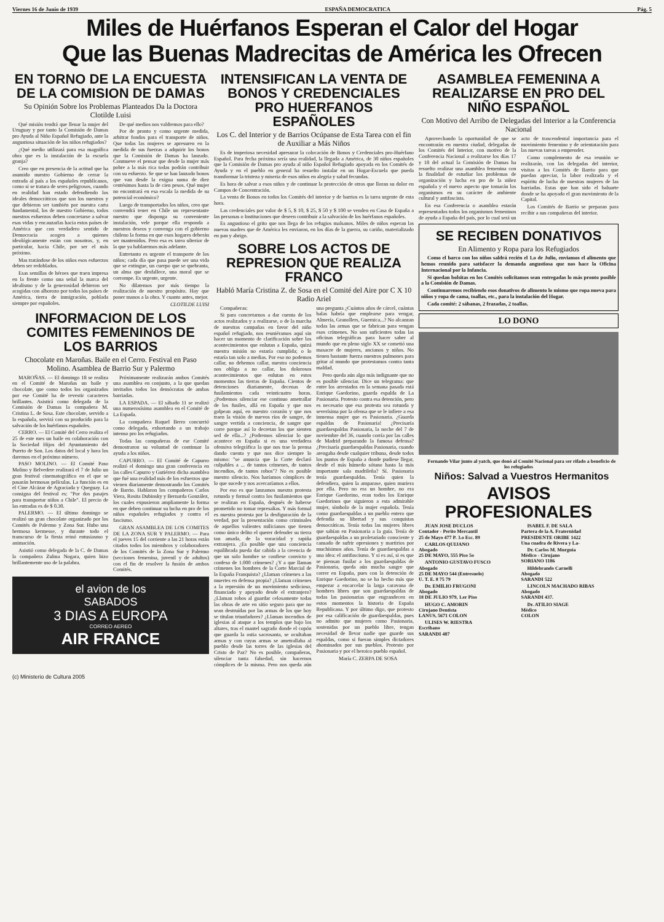Viernes 16 de Junio de 1939 ESPAÑA DEMOCRATICA Pág. 5
Miles de Huérfanos Esperan el Calor del Hogar
Que las Buenas Madrecitas de América les Ofrecen
EN TORNO DE LA ENCUESTA DE LA COMISION DE DAMAS
Su Opinión Sobre los Problemas Planteados Da la Doctora Clotilde Luisi
Qué misión tendrá que llenar la mujer del Uruguay y por tanto la Comisión de Damas pro Ayuda al Niño Español Refugiado, ante la angustiosa situación de los niños refugiados?
¿Qué medio utilizará para esa magnífica obra que es la instalación de la escuela granja?
Creo que en presencia de la actitud que ha asumido nuestro Gobierno de cerrar la entrada al país a los españoles republicanos, como si se tratara de seres peligrosos, cuando en realidad han estado defendiendo los ideales democráticos que son los nuestros y que debieron ser también por nuestra carta fundamental, los de nuestro Gobierno, todos nuestros esfuerzos deben concretarse a salvar esas vidas y encauzarlas hacia estos países de América que con verdadero sentido de Democracia acogen a quienes ideológicamente están con nosotros, y, en particular, hacia Chile, por ser el más próximo.
Mas tratándose de los niños esos esfuerzos deben ser redoblados.
Esas semillas de héroes que traen impresa en la frente como una señal la marca del idealismo y de la generosidad debieron ser acogidas con alborozo por todos los países de América, tierra de inmigración, poblada siempre por españoles.
De qué medios nos valdremos para ello?
Por de pronto y como urgente medida, arbitrar fondos para el transporte de niños. Que todas las mujeres se apresuren en la medida de sus fuerzas a adquirir los bonos que la Comisión de Damas ha lanzado. Conmueve el pensar que desde la mujer más pobre a la más rica todas podrán contribuir con su esfuerzo. Se que se han lanzado bonos que van desde la exigua suma de diez centésimos hasta la de cien pesos. Qué mujer no encontrará en esa escala la medida de su potencial económico?
Luego de transportados los niños, creo que convendrá tener en Chile un representante nuestro que disponga su conveniente instalación, vele porque ella responda a nuestros deseos y convenga con el gobierno chileno la forma en que esos hogares deberán ser mantenidos. Pero esa es tarea ulterior de la que ya hablaremos más adelante.
Entretanto es urgente el transporte de los niños; cada día que pasa puede ser una vida que se extingue, un cuerpo que se quebranta, un alma que desfallece, una moral que se corrompe. Es urgente, urgente.
No dilatemos por más tiempo la realización de nuestro propósito. Hay que poner manos a la obra. Y cuanto antes, mejor.
CLOTILDE LUISI
INFORMACION DE LOS COMITES FEMENINOS DE LOS BARRIOS
Chocolate en Maroñas. Baile en el Cerro. Festival en Paso Molino. Asamblea de Barrio Sur y Palermo
MAROÑAS. — El domingo 18 se realiza en el Comité de Maroñas un baile y chocolate, que como todos los organizados por ese Comité ha de revestir caracteres brillantes. Asistirá como delegada de la Comisión de Damas la compañera M. Cristina L. de Sosa. Este chocolate, servido a la española, servirá con su producido para la salvación de los huérfanos españoles.
CERRO. — El Comité del Cerro realiza el 25 de este mes un baile en colaboración con la Sociedad Hijos del Ayuntamiento del Puerto de Son. Los datos del local y hora los daremos en el próximo número.
PASO MOLINO. — El Comité Paso Molino y Belvedere realizará el 7 de Julio un gran festival cinematográfico en el que se pasarán hermosas películas. La función es en el Cine Alcázar de Agraciada y Queguay. La consigna del festival es: "Por dos pasajes para transportar niños a Chile". El precio de las entradas es de $ 0.30.
PALERMO. — El último domingo se realizó un gran chocolate organizado por los Comités de Palermo y Zona Sur. Hubo una hermosa kermesse, y durante todo el transcurso de la fiesta reinó entusiasmo y animación.
Asistió como delegada de la C. de Damas la compañera Zulma Nogara, quien hizo brillantemente uso de la palabra.
Próximamente realizarán ambos Comités una asamblea en conjunto, a la que quedan invitados todos los demócratas de ambas barriadas.
LA ESPADA. — El sábado 11 se realizó una numerosísima asamblea en el Comité de La Espada.
La compañera Raquel Berro concurrió como delegada, exhortando a un trabajo intenso pro los refugiados.
Todas las compañeras de ese Comité demostraron su voluntad de continuar la ayuda a los niños.
CAPURRO. — El Comité de Capurro realizó el domingo una gran conferencia en las calles Capurro y Gutiérrez dicha asamblea que fué una realidad más de los esfuerzos que vienen diariamente demostrando los Comités de Barrio. Hablaron los compañeros Carlos Viera, Rosita Dubinsky y Bernarda González, los cuales expusieron ampliamente la forma en que deben continuar su lucha en pro de los niños españoles refugiados y contra el fascismo.
GRAN ASAMBLEA DE LOS COMITES DE LA ZONA SUR Y PALERMO. — Para el jueves 15 del corriente a las 21 horas están citados todos los miembros y colaboradores de los Comités de la Zona Sur y Palermo (secciones femenina, juvenil y de adultos) con el fin de resolver la fusión de ambos Comités.
el avion de los
SABADOS
3 DIAS A EUROPA
CORREO AEREO
AIR FRANCE
INTENSIFICAN LA VENTA DE BONOS Y CREDENCIALES PRO HUERFANOS ESPAÑOLES
Los C. del Interior y de Barrios Ocúpanse de Esta Tarea con el fin de Auxiliar a Más Niños
Es de imperiosa necesidad apresurar la colocación de Bonos y Credenciales pro-Huérfano Español. Para fecha próxima sería una realidad, la llegada a América, de 30 niños españoles que la Comisión de Damas pro ayuda al niño Español Refugiado apoyada en los Comités de Ayuda y en el pueblo en general ha resuelto instalar en un Hogar-Escuela que pueda transformar la tristeza y miseria de esos niños en alegría y salud fecundas.
Es hora de salvar a esos niños y de continuar la protección de otros que lloran su dolor en Campos de Concentración.
La venta de Bonos en todos los Comités del interior y de barrios es la tarea urgente de esta hora.
Las credenciales por valor de $ 5, $ 10, $ 25, $ 50 y $ 100 se venden en Casa de España a las personas o Instituciones que deseen contribuir a la salvación de los huérfanos españoles.
Es angustioso el grito que nos llega de los refugios malsanos. Miles de niños esperan las nuevas madres que de América les enviaron, en los días de la guerra, su cariño, materializado en pan y abrigo.
SOBRE LOS ACTOS DE REPRESION QUE REALIZA FRANCO
Habló María Cristina Z. de Sosa en el Comité del Aire por C X 10 Radio Ariel
Compañeras:
Si para concretarnos a dar cuenta de los actos realizados y a realizarse, o de la marcha de nuestras campañas en favor del niño español refugiado, nos reuniéramos aquí sin hacer un momento de clarificación sobre los acontecimientos que enlutan a España, quizá nuestra misión no estaría cumplida; o lo estaría tan solo a medias. Por eso no podemos callar, no debemos callar, nuestra conciencia nos obliga a no callar, los dolorosos acontecimientos que enlutan en estos momentos las tierras de España. Cientos de detenciones diariamente, decenas de fusilamientos cada veinticuatro horas. ¿Podremos silenciar ese continuo ametrallar de los fusiles, allá en España y que nos golpean aquí, en nuestro corazón y que nos traen la visión de nuevos ríos de sangre, de sangre vertida a conciencia, de sangre que corre porque así lo decretan los que sienten sed de ella...? ¿Podremos silenciar lo que acontece en España si es una verdadera ofensiva telegráfica la que nos trae la prensa dando cuenta y que nos dice siempre lo mismo: "se anuncia que la Corte declaró culpables a ... de tantos crímenes, de tantos incendios, de tantos robos"? No es posible nuestro silencio. Nos haríamos cómplices de lo que sucede y nos acercaríamos a ellos.
Por eso es que lanzamos nuestra protesta rotunda y formal contra los fusilamientos que se realizan en España, después de haberse prometido no tomar represalias. Y más formal es nuestra protesta por la desfiguración de la verdad, por la presentación como criminales de aquellos valientes milicianos que tienen como único delito el querer defender su tierra tan amada, de la voracidad y rapiña extranjera. ¿Es posible que una conciencia equilibrada pueda dar cabida a la creencia de que un solo hombre se confiese convicto y confeso de 1.000 crímenes? ¿Y a que llaman crímenes los hombres de la Corte Marcial de la España Franquista? ¿Llaman crímenes a las muertes en defensa propia? ¿Llaman crímenes a la represión de un movimiento sedicioso, financiado y apoyado desde el extranjero? ¿Llaman robos al guardar celosamente todas las obras de arte en sitio seguro para que no sean destruídas por las armas de los que hoy se titulan triunfadores? ¿Llaman incendios de iglesias al ataque a los templos que bajo los altares, tras el mantel sagrado donde el copón que guarda la ostia sacrosanta, se ocultaban armas y con cuyas armas se ametrallaba al pueblo desde las torres de las iglesias del Cristo de Paz? No es posible, compañeras, silenciar tanta falsedad, sin hacernos cómplices de la misma. Pero nos queda aún una pregunta ¿Cuántos años de cárcel, cuántas balas habría que emplearse para vengar, Almería, Granollers, Guernica...? No alcanzan todas las armas que se fabrican para vengan esos crímenes. No son suficientes todas las oficinas telegráficas para hacer saber al mundo que en pleno siglo XX se cometió una masacre de mujeres, ancianos y niños. No tienen bastante fuerza nuestros pulmones para gritar al mundo que protestamos contra tanta maldad.
Pero queda aún algo más indignante que no es posible silenciar. Dice un telegrama: que entre los arrestados en la semana pasada está Enrique Gaedorino, guarda espalda de La Pasionaria. Protesto contra esa detención, pero es necesario que esa protesta sea rotunda y severísima por la ofensa que se le infiere a esa inmensa mujer que es Pasionaria. ¿Guarda espaldas de Pasionaria! ¿Precisaría guardaespaldas Pasionaria, la noche del 7 de noviembre del 36, cuando corría por las calles de Madrid preparando la famosa defensa? ¿Precisaría guardaespaldas Pasionaria, cuando arengaba desde cualquier tribuna, desde todos los puntos de España a donde pudiese llegar, desde el más húmedo sótano hasta la más importante sala madrileña? Sí. Pasionaria tenía guardaespaldas. Tenía quien la defendiera, quien la amparase, quien muriera por ella. Pero no era un hombre, no era Enrique Gaedorino, eran todos los Enrique Gaedorinos que siguieron a esta admirable mujer, símbolo de la mujer española. Tenía como guardaespaldas a un pueblo entero que defendía su libertad y sus conquistas democráticas. Tenía todas las mujeres libres que sabían en Pasionaria a la guía. Tenía de guardaespaldas a un proletariado consciente y cansado de sufrir opresiones y martirios por muchísimos años. Tenía de guardaespaldas a una idea: el antifascismo. Y si es así, si es que se piensan fusilar a los guardaespaldas de Pasionaria, queda aún mucha sangre que correr en España, pues con la detención de Enrique Gaedorino, no se ha hecho más que empezar a encarcelar la larga caravana de hombres libres que son guardaespaldas de todas las pasionarias que engrandecen en estos momentos la historia de España Republicana. Y por último digo, que protesto por esa calificación de guardaespaldas, pues no admito que mujeres como Pasionaria, sostenidas por un pueblo libre, tengan necesidad de llevar nadie que guarde sus espaldas, como si fueran simples dictadores abominados por sus pueblos. Protesto por Pasionaria y por el heroico pueblo español.
María C. ZERPA DE SOSA
ASAMBLEA FEMENINA A REALIZARSE EN PRO DEL NIÑO ESPAÑOL
Con Motivo del Arribo de Delegadas del Interior a la Conferencia Nacional
Aprovechando la oportunidad de que se encontrarán en nuestra ciudad, delegadas de los Comités del Interior, con motivo de la Conferencia Nacional a realizarse los días 17 y 18 del actual la Comisión de Damas ha resuelto realizar una asamblea femenina con la finalidad de estudiar los problemas de organización y lucha en pro de la niñez española y el nuevo aspecto que tomarán los organismos en su carácter de ambiente cultural y antifascista.
En esa Conferencia o asamblea estarán representados todos los organismos femeninos de ayuda a España del país, por lo cual será un acto de trascendental importancia para el movimiento femenino y de orientatación para las nuevas tareas a emprender.
Como complemento de esa reunión se realizarán, con las delegadas del interior, visitas a los Comités de Barrio para que puedan apreciar, la labor realizada y el espíritu de lucha de nuestras mujeres de las barriadas. Estas que han sido el baluarte donde se ha apoyado el gran movimiento de la Capital.
Los Comités de Barrio se preparan para recibir a sus compañeras del interior.
SE RECIBEN DONATIVOS
En Alimento y Ropa para los Refugiados
Como el barco con los niños saldrá recién el 1.o de Julio, enviamos el alimento que hemos reunido para satisfacer la demanda angustiosa que nos hace la Oficina Internacional por la Infancia.
Si quedan bolsitas en los Comités solicitamos sean entregadas lo más pronto posible a la Comisión de Damas.
Continuaremos recibiendo esos donativos de alimento lo mismo que ropa nueva para niños y ropa de cama, toallas, etc., para la instalación del Hogar.
Cada comité: 2 sábanas, 2 frazadas, 2 toallas.
LO DONO
Fernando Vilar junto al yatch, que donó al Comité Nacional para ser rifado a beneficio de los refugiados
Niños: Salvad a Vuestros Hermanitos
AVISOS PROFESIONALES
JUAN JOSE DUCLOS
Contador - Perito Mercantil
25 de Mayo 477 P. 3.o Esc. 89
CARLOS QUIJANO
Abogado
25 DE MAYO, 555 Piso 5o
ANTONIO GUSTAVO FUSCO
Abogado
25 DE MAYO 544 (Entresuelo)
U. T. E. 8 75 79
Dr. EMILIO FRUGONI
Abogado
18 DE JULIO 979, 1.er Piso
HUGO C. AMORIN
Cirujano Dentista
LANUS, 5671 COLON
ULISES W. RIESTRA
Escribano
SARANDI 487
ISABEL F. DE SALA
Partera de la A. Fraternidad
PRESIDENTE ORIBE 1422
Una cuadra de Rivera y La-
Dr. Carlos M. Murguía
Médico - Cirujano
SORIANO 1186
Hildebrando Carnelli
Abogado
SARANDI 522
LINCOLN MACHADO RIBAS
Abogado
SARANDI 437.
Dr. ATILIO SIAGE
Médico
COLON
(c) Ministerio de Cultura 2005